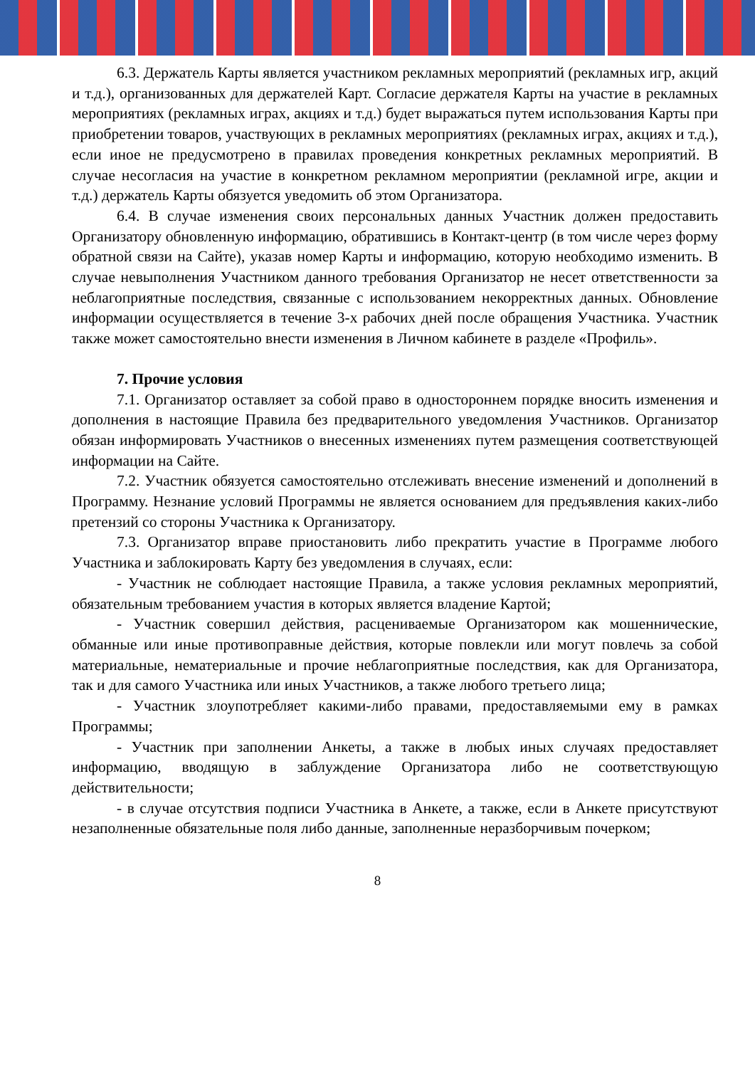6.3. Держатель Карты является участником рекламных мероприятий (рекламных игр, акций и т.д.), организованных для держателей Карт. Согласие держателя Карты на участие в рекламных мероприятиях (рекламных играх, акциях и т.д.) будет выражаться путем использования Карты при приобретении товаров, участвующих в рекламных мероприятиях (рекламных играх, акциях и т.д.), если иное не предусмотрено в правилах проведения конкретных рекламных мероприятий. В случае несогласия на участие в конкретном рекламном мероприятии (рекламной игре, акции и т.д.) держатель Карты обязуется уведомить об этом Организатора.
6.4. В случае изменения своих персональных данных Участник должен предоставить Организатору обновленную информацию, обратившись в Контакт-центр (в том числе через форму обратной связи на Сайте), указав номер Карты и информацию, которую необходимо изменить. В случае невыполнения Участником данного требования Организатор не несет ответственности за неблагоприятные последствия, связанные с использованием некорректных данных. Обновление информации осуществляется в течение 3-х рабочих дней после обращения Участника. Участник также может самостоятельно внести изменения в Личном кабинете в разделе «Профиль».
7. Прочие условия
7.1. Организатор оставляет за собой право в одностороннем порядке вносить изменения и дополнения в настоящие Правила без предварительного уведомления Участников. Организатор обязан информировать Участников о внесенных изменениях путем размещения соответствующей информации на Сайте.
7.2. Участник обязуется самостоятельно отслеживать внесение изменений и дополнений в Программу. Незнание условий Программы не является основанием для предъявления каких-либо претензий со стороны Участника к Организатору.
7.3. Организатор вправе приостановить либо прекратить участие в Программе любого Участника и заблокировать Карту без уведомления в случаях, если:
- Участник не соблюдает настоящие Правила, а также условия рекламных мероприятий, обязательным требованием участия в которых является владение Картой;
- Участник совершил действия, расцениваемые Организатором как мошеннические, обманные или иные противоправные действия, которые повлекли или могут повлечь за собой материальные, нематериальные и прочие неблагоприятные последствия, как для Организатора, так и для самого Участника или иных Участников, а также любого третьего лица;
- Участник злоупотребляет какими-либо правами, предоставляемыми ему в рамках Программы;
- Участник при заполнении Анкеты, а также в любых иных случаях предоставляет информацию, вводящую в заблуждение Организатора либо не соответствующую действительности;
- в случае отсутствия подписи Участника в Анкете, а также, если в Анкете присутствуют незаполненные обязательные поля либо данные, заполненные неразборчивым почерком;
8